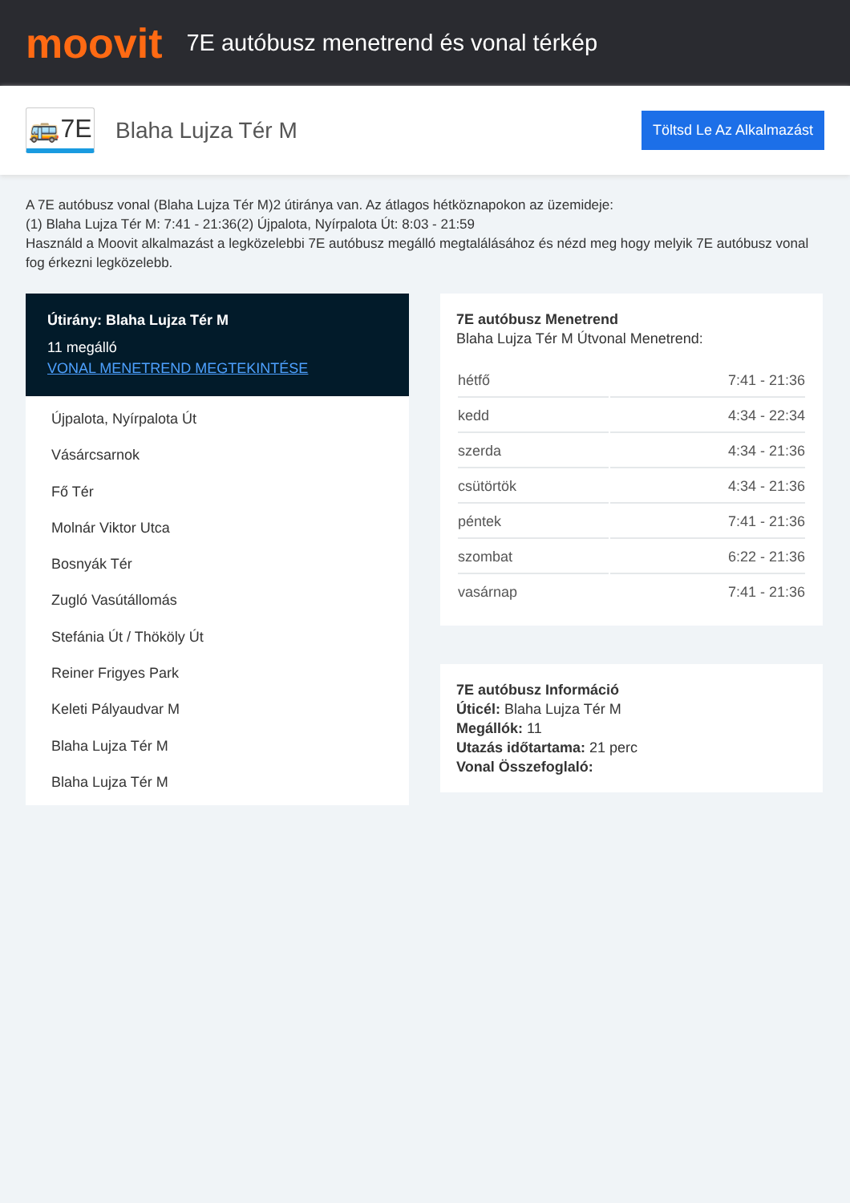moovit
7E autóbusz menetrend és vonal térkép
🚌7E
Blaha Lujza Tér M
Töltsd Le Az Alkalmazást
A 7E autóbusz vonal (Blaha Lujza Tér M)2 útiránya van. Az átlagos hétköznapokon az üzemideje:
(1) Blaha Lujza Tér M: 7:41 - 21:36(2) Újpalota, Nyírpalota Út: 8:03 - 21:59
Használd a Moovit alkalmazást a legközelebbi 7E autóbusz megálló megtalálásához és nézd meg hogy melyik 7E autóbusz vonal fog érkezni legközelebb.
Útirány: Blaha Lujza Tér M
11 megálló
VONAL MENETREND MEGTEKINTÉSE
Újpalota, Nyírpalota Út
Vásárcsarnok
Fő Tér
Molnár Viktor Utca
Bosnyák Tér
Zugló Vasútállomás
Stefánia Út / Thököly Út
Reiner Frigyes Park
Keleti Pályaudvar M
Blaha Lujza Tér M
Blaha Lujza Tér M
7E autóbusz Menetrend
Blaha Lujza Tér M Útvonal Menetrend:
| hétfő | 7:41 - 21:36 |
| kedd | 4:34 - 22:34 |
| szerda | 4:34 - 21:36 |
| csütörtök | 4:34 - 21:36 |
| péntek | 7:41 - 21:36 |
| szombat | 6:22 - 21:36 |
| vasárnap | 7:41 - 21:36 |
7E autóbusz Információ
Úticél: Blaha Lujza Tér M
Megállók: 11
Utazás időtartama: 21 perc
Vonal Összefoglaló: